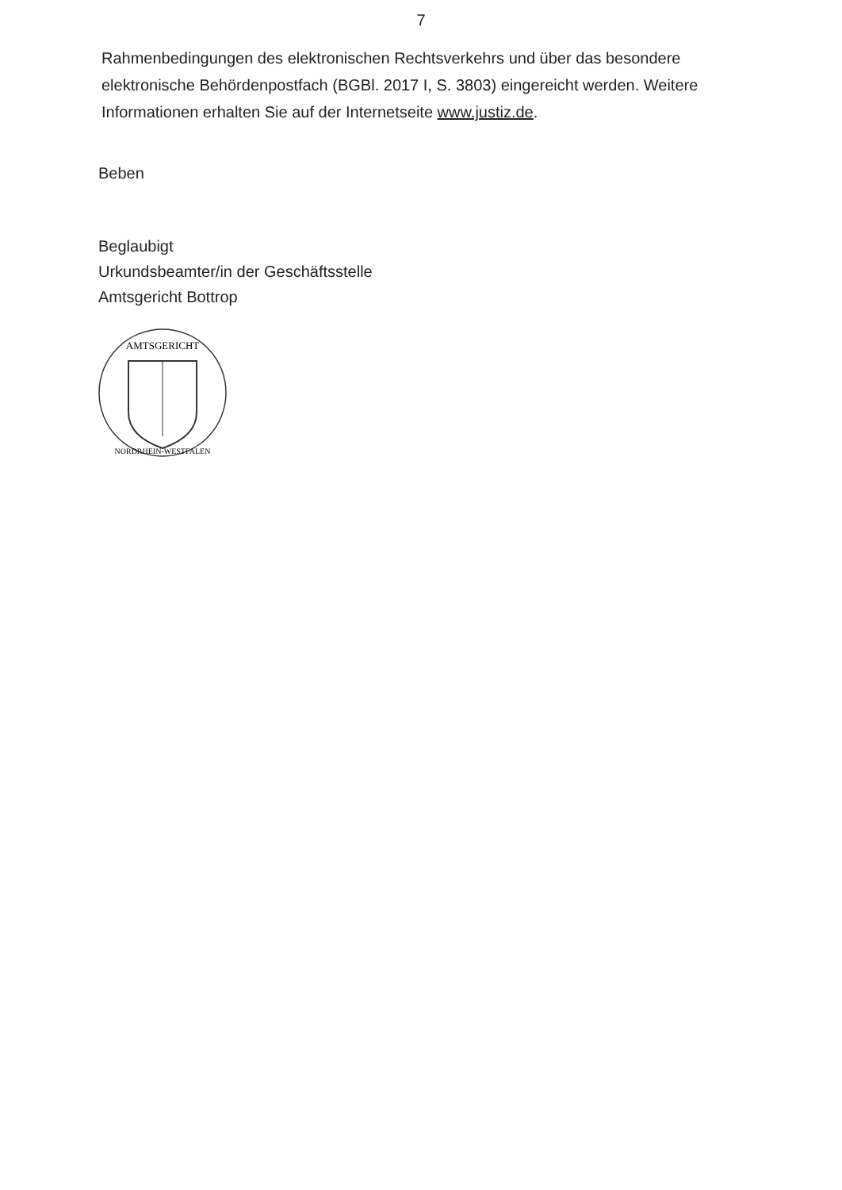7
Rahmenbedingungen des elektronischen Rechtsverkehrs und über das besondere elektronische Behördenpostfach (BGBl. 2017 I, S. 3803) eingereicht werden. Weitere Informationen erhalten Sie auf der Internetseite www.justiz.de.
Beben
Beglaubigt
Urkundsbeamter/in der Geschäftsstelle
Amtsgericht Bottrop
AMTSGERICHT
NORDRHEIN-WESTFALEN